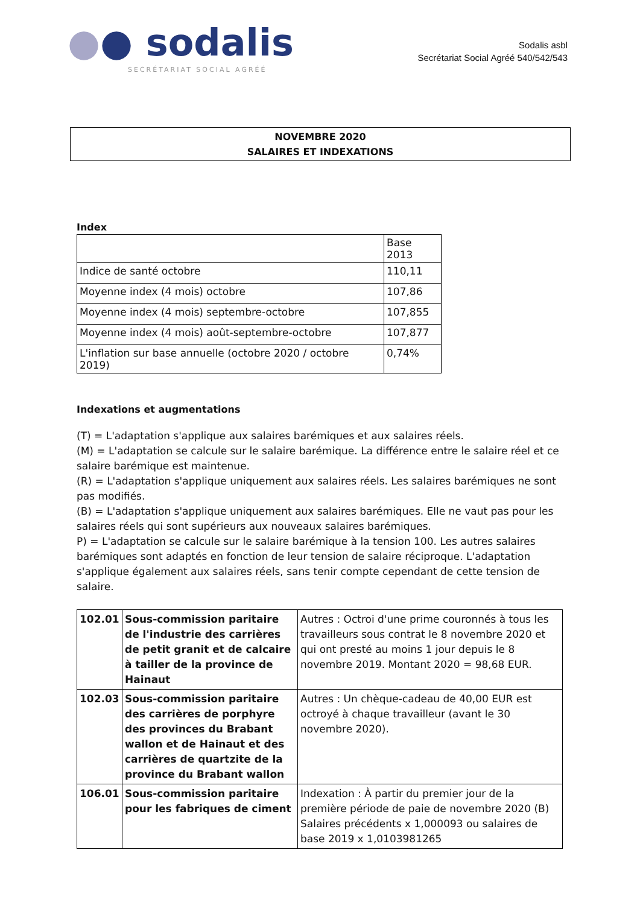●● sodalis
SECRÉTARIAT SOCIAL AGRÉÉ
Sodalis asbl
Secrétariat Social Agréé 540/542/543
NOVEMBRE 2020
SALAIRES ET INDEXATIONS
Index
| | Base 2013 |
| Indice de santé octobre | 110,11 |
| Moyenne index (4 mois) octobre | 107,86 |
| Moyenne index (4 mois) septembre-octobre | 107,855 |
| Moyenne index (4 mois) août-septembre-octobre | 107,877 |
| L'inflation sur base annuelle (octobre 2020 / octobre 2019) | 0,74% |
Indexations et augmentations
(T) = L'adaptation s'applique aux salaires barémiques et aux salaires réels.
(M) = L'adaptation se calcule sur le salaire barémique. La différence entre le salaire réel et ce salaire barémique est maintenue.
(R) = L'adaptation s'applique uniquement aux salaires réels. Les salaires barémiques ne sont pas modifiés.
(B) = L'adaptation s'applique uniquement aux salaires barémiques. Elle ne vaut pas pour les salaires réels qui sont supérieurs aux nouveaux salaires barémiques.
P) = L'adaptation se calcule sur le salaire barémique à la tension 100. Les autres salaires barémiques sont adaptés en fonction de leur tension de salaire réciproque. L'adaptation s'applique également aux salaires réels, sans tenir compte cependant de cette tension de salaire.
| 102.01 | Sous-commission paritaire de l'industrie des carrières de petit granit et de calcaire à tailler de la province de Hainaut | Autres : Octroi d'une prime couronnés à tous les travailleurs sous contrat le 8 novembre 2020 et qui ont presté au moins 1 jour depuis le 8 novembre 2019. Montant 2020 = 98,68 EUR. |
| 102.03 | Sous-commission paritaire des carrières de porphyre des provinces du Brabant wallon et de Hainaut et des carrières de quartzite de la province du Brabant wallon | Autres : Un chèque-cadeau de 40,00 EUR est octroyé à chaque travailleur (avant le 30 novembre 2020). |
| 106.01 | Sous-commission paritaire pour les fabriques de ciment | Indexation : À partir du premier jour de la première période de paie de novembre 2020 (B) Salaires précédents x 1,000093 ou salaires de base 2019 x 1,0103981265 |